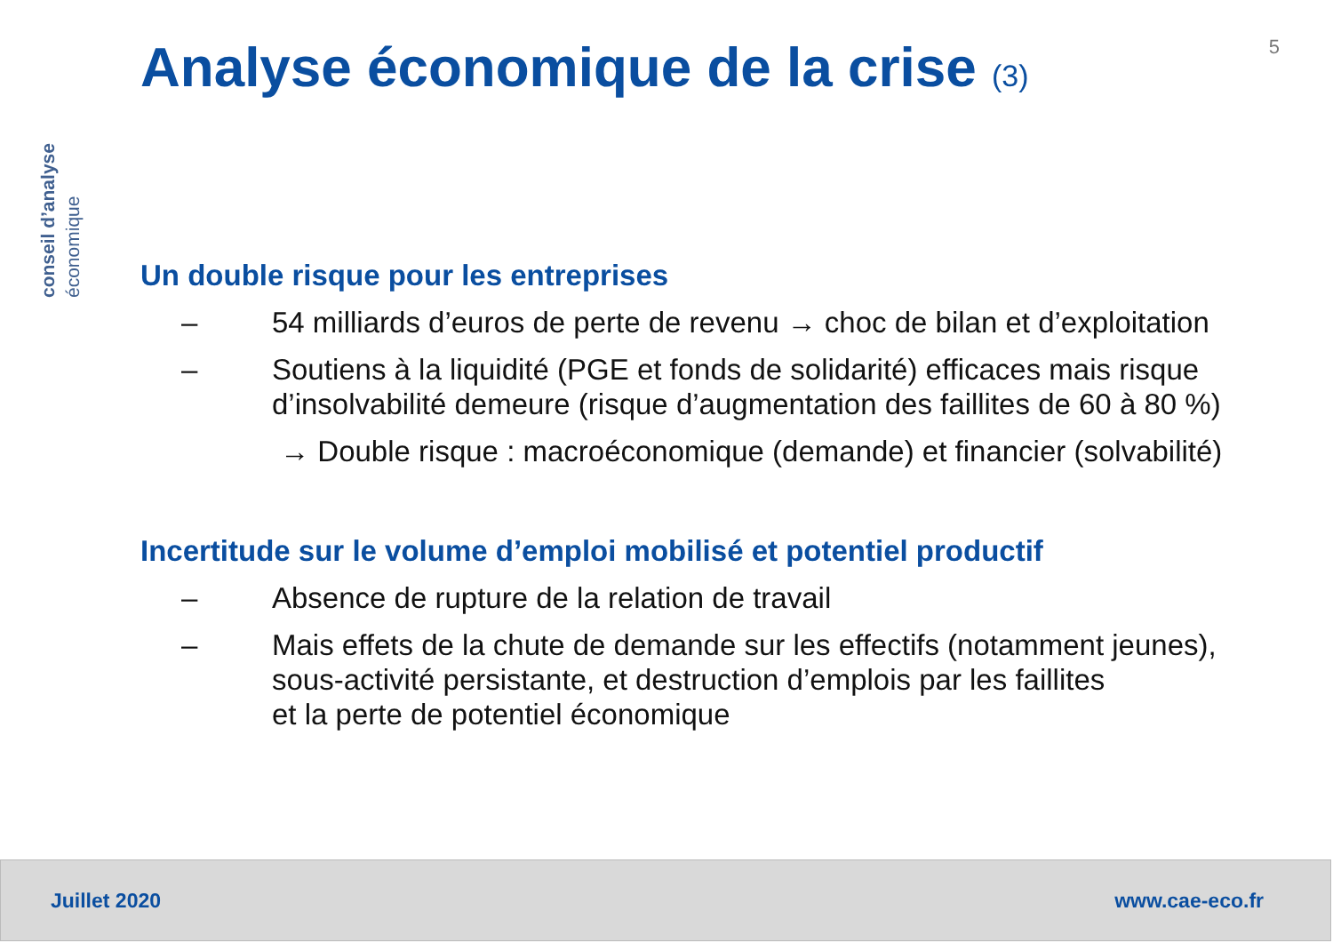conseil d’analyse économique
5
Analyse économique de la crise (3)
Un double risque pour les entreprises
– 54 milliards d’euros de perte de revenu → choc de bilan et d’exploitation
– Soutiens à la liquidité (PGE et fonds de solidarité) efficaces mais risque d’insolvabilité demeure (risque d’augmentation des faillites de 60 à 80 %)
→ Double risque : macroéconomique (demande) et financier (solvabilité)
Incertitude sur le volume d’emploi mobilisé et potentiel productif
– Absence de rupture de la relation de travail
– Mais effets de la chute de demande sur les effectifs (notamment jeunes), sous-activité persistante, et destruction d’emplois par les faillites
et la perte de potentiel économique
Juillet 2020 www.cae-eco.fr